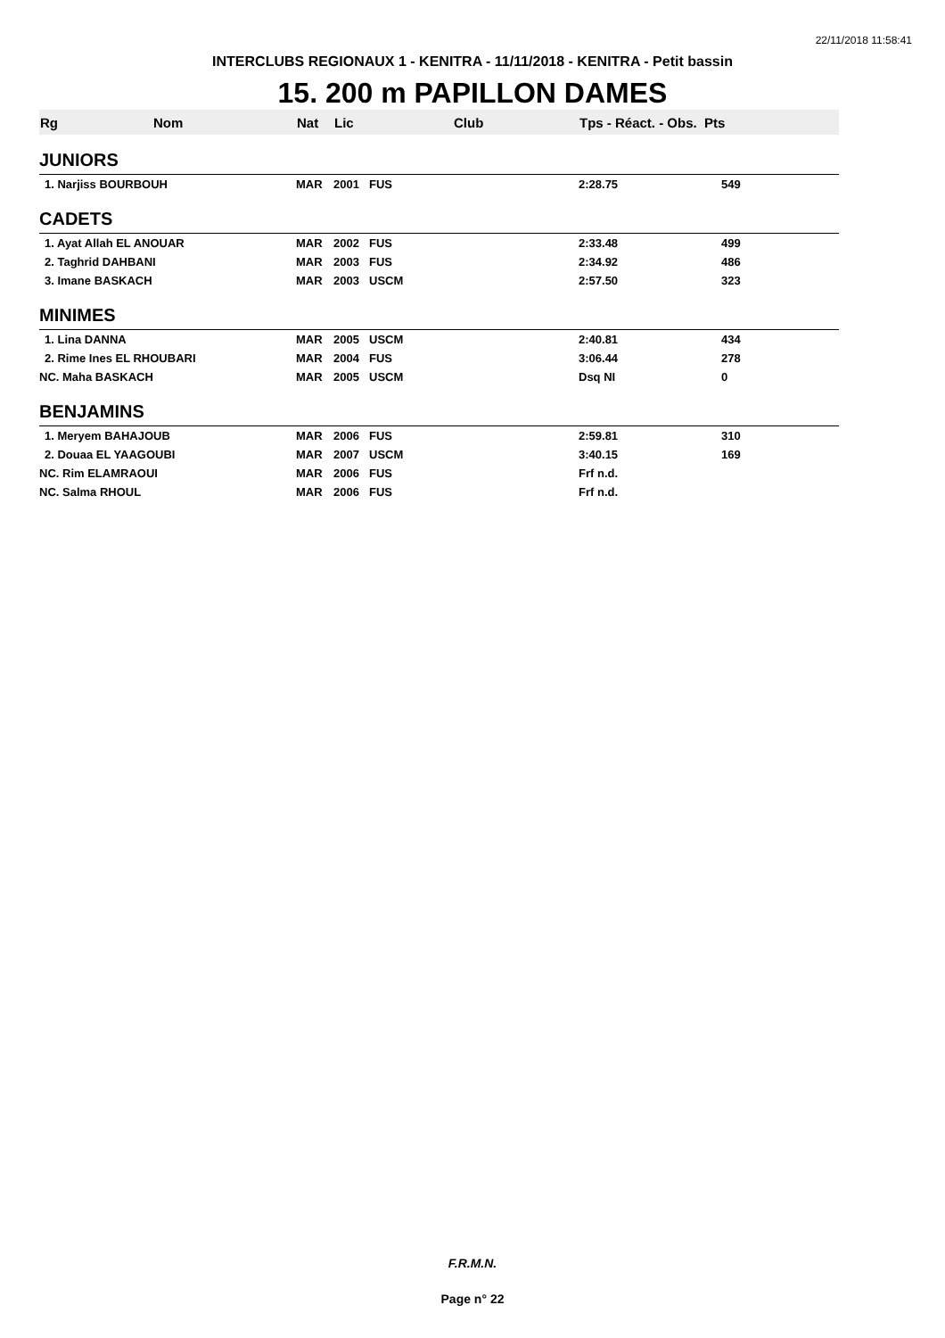22/11/2018 11:58:41
INTERCLUBS REGIONAUX 1 - KENITRA - 11/11/2018 - KENITRA - Petit bassin
15. 200 m PAPILLON DAMES
| Rg | Nom | Nat | Lic | Club | Tps - Réact. - Obs. Pts | |
| --- | --- | --- | --- | --- | --- | --- |
| JUNIORS | | | | | | |
| 1. Narjiss BOURBOUH | | MAR | 2001 | FUS | 2:28.75 | 549 |
| CADETS | | | | | | |
| 1. Ayat Allah EL ANOUAR | | MAR | 2002 | FUS | 2:33.48 | 499 |
| 2. Taghrid DAHBANI | | MAR | 2003 | FUS | 2:34.92 | 486 |
| 3. Imane BASKACH | | MAR | 2003 | USCM | 2:57.50 | 323 |
| MINIMES | | | | | | |
| 1. Lina DANNA | | MAR | 2005 | USCM | 2:40.81 | 434 |
| 2. Rime Ines EL RHOUBARI | | MAR | 2004 | FUS | 3:06.44 | 278 |
| NC. Maha BASKACH | | MAR | 2005 | USCM | Dsq NI | 0 |
| BENJAMINS | | | | | | |
| 1. Meryem BAHAJOUB | | MAR | 2006 | FUS | 2:59.81 | 310 |
| 2. Douaa EL YAAGOUBI | | MAR | 2007 | USCM | 3:40.15 | 169 |
| NC. Rim ELAMRAOUI | | MAR | 2006 | FUS | Frf n.d. | |
| NC. Salma RHOUL | | MAR | 2006 | FUS | Frf n.d. | |
F.R.M.N.
Page n° 22